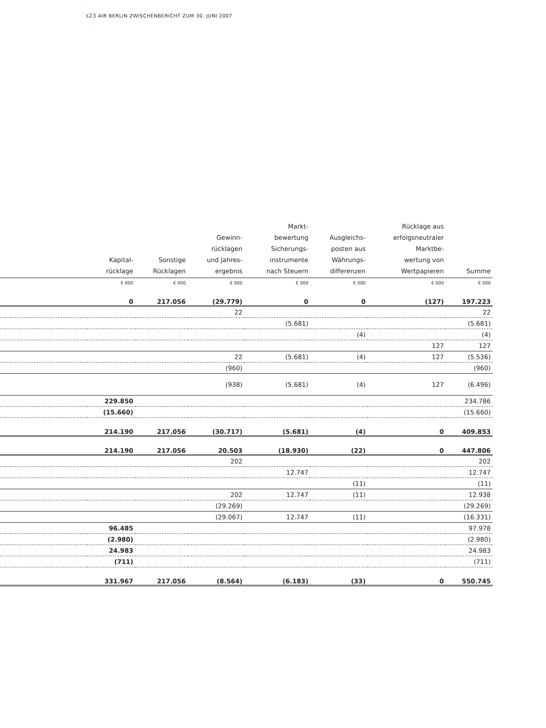s23 AIR BERLIN ZWISCHENBERICHT ZUM 30. JUNI 2007
| | Kapital- rücklage | Sonstige Rücklagen | Gewinn- rücklagen und Jahres- ergebnis | Markt- bewertung Sicherungs- instrumente nach Steuern | Ausgleichs- posten aus Währungs- differenzen | Rücklage aus erfolgsneutraler Marktbe- wertung von Wertpapieren | Summe |
| --- | --- | --- | --- | --- | --- | --- | --- |
| | € 000 | € 000 | € 000 | € 000 | € 000 | € 000 | € 000 |
| | 0 | 217.056 | (29.779) | 0 | 0 | (127) | 197.223 |
| | | | 22 | | | | 22 |
| | | | | (5.681) | | | (5.681) |
| | | | | | (4) | | (4) |
| | | | | | | 127 | 127 |
| | | | 22 | (5.681) | (4) | 127 | (5.536) |
| | | | (960) | | | | (960) |
| | | | (938) | (5.681) | (4) | 127 | (6.496) |
| | 229.850 | | | | | | 234.786 |
| | (15.660) | | | | | | (15.660) |
| | 214.190 | 217.056 | (30.717) | (5.681) | (4) | 0 | 409.853 |
| | 214.190 | 217.056 | 20.503 | (18.930) | (22) | 0 | 447.806 |
| | | | 202 | | | | 202 |
| | | | | 12.747 | | | 12.747 |
| | | | | | (11) | | (11) |
| | | | 202 | 12.747 | (11) | | 12.938 |
| | | | (29.269) | | | | (29.269) |
| | | | (29.067) | 12.747 | (11) | | (16.331) |
| | 96.485 | | | | | | 97.978 |
| | (2.980) | | | | | | (2.980) |
| | 24.983 | | | | | | 24.983 |
| | (711) | | | | | | (711) |
| | 331.967 | 217.056 | (8.564) | (6.183) | (33) | 0 | 550.745 |